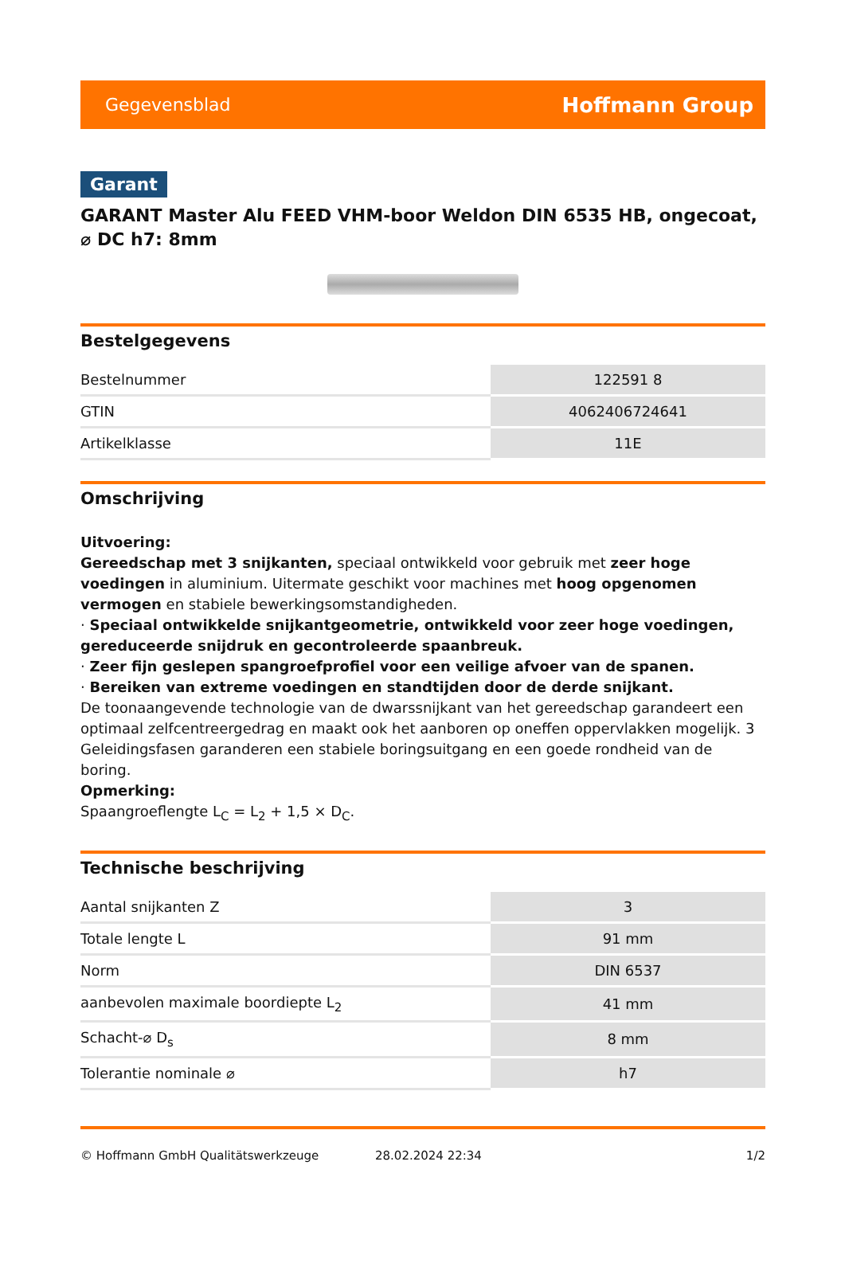Gegevensblad Hoffmann Group
Garant
GARANT Master Alu FEED VHM-boor Weldon DIN 6535 HB, ongecoat, ⌀ DC h7: 8mm
Bestelgegevens
| Bestelnummer | 122591 8 |
| GTIN | 4062406724641 |
| Artikelklasse | 11E |
Omschrijving
Uitvoering:
Gereedschap met 3 snijkanten, speciaal ontwikkeld voor gebruik met zeer hoge voedingen in aluminium. Uitermate geschikt voor machines met hoog opgenomen vermogen en stabiele bewerkingsomstandigheden.
· Speciaal ontwikkelde snijkantgeometrie, ontwikkeld voor zeer hoge voedingen, gereduceerde snijdruk en gecontroleerde spaanbreuk.
· Zeer fijn geslepen spangroefprofiel voor een veilige afvoer van de spanen.
· Bereiken van extreme voedingen en standtijden door de derde snijkant.
De toonaangevende technologie van de dwarssnijkant van het gereedschap garandeert een optimaal zelfcentreergedrag en maakt ook het aanboren op oneffen oppervlakken mogelijk. 3 Geleidingsfasen garanderen een stabiele boringsuitgang en een goede rondheid van de boring.
Opmerking:
Spaangroeflengte L<sub>C</sub> = L<sub>2</sub> + 1,5 × D<sub>C</sub>.
Technische beschrijving
| Aantal snijkanten Z | 3 |
| Totale lengte L | 91 mm |
| Norm | DIN 6537 |
| aanbevolen maximale boordiepte L<sub>2</sub> | 41 mm |
| Schacht-⌀ D<sub>s</sub> | 8 mm |
| Tolerantie nominale ⌀ | h7 |
© Hoffmann GmbH Qualitätswerkzeuge 28.02.2024 22:34 1/2